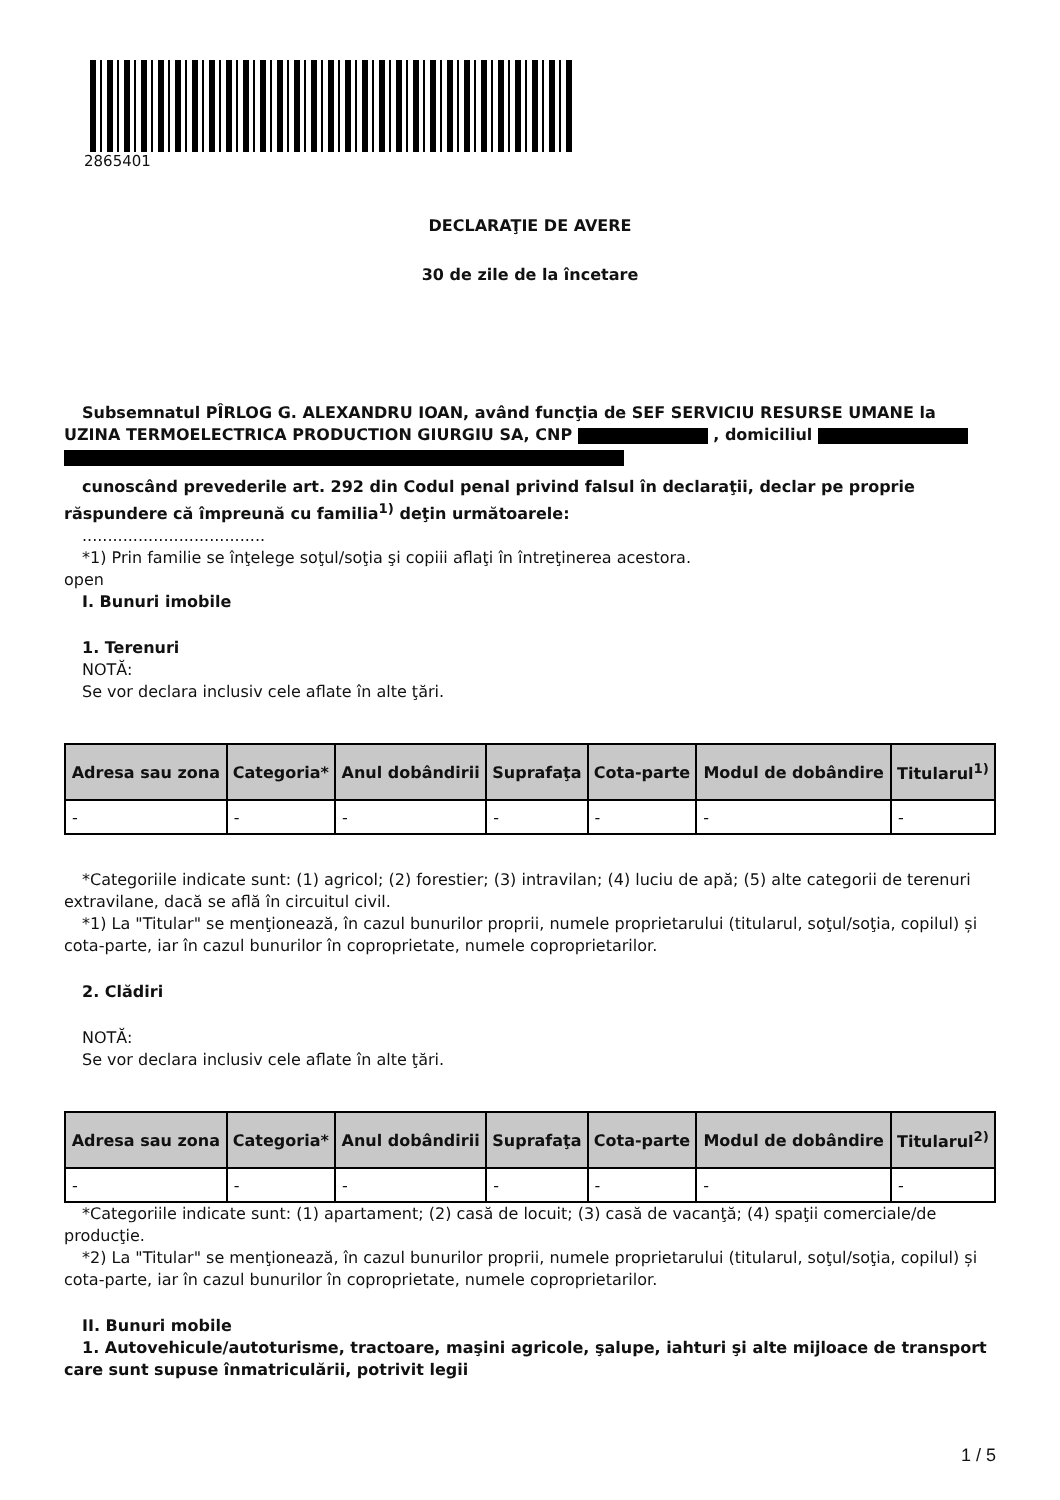2865401
DECLARAŢIE DE AVERE
30 de zile de la încetare
Subsemnatul PÎRLOG G. ALEXANDRU IOAN, având funcţia de SEF SERVICIU RESURSE UMANE la UZINA TERMOELECTRICA PRODUCTION GIURGIU SA, CNP , domiciliul
cunoscând prevederile art. 292 din Codul penal privind falsul în declaraţii, declar pe proprie răspundere că împreună cu familia<sup>1)</sup> deţin următoarele:
....................................
*1) Prin familie se înţelege soţul/soţia şi copiii aflaţi în întreţinerea acestora.
open
I. Bunuri imobile
1. Terenuri
NOTĂ:
Se vor declara inclusiv cele aflate în alte ţări.
| Adresa sau zona | Categoria* | Anul dobândirii | Suprafaţa | Cota-parte | Modul de dobândire | Titularul<sup>1)</sup> |
| --- | --- | --- | --- | --- | --- | --- |
| - | - | - | - | - | - | - |
*Categoriile indicate sunt: (1) agricol; (2) forestier; (3) intravilan; (4) luciu de apă; (5) alte categorii de terenuri extravilane, dacă se află în circuitul civil.
*1) La "Titular" se menţionează, în cazul bunurilor proprii, numele proprietarului (titularul, soţul/soţia, copilul) și cota-parte, iar în cazul bunurilor în coproprietate, numele coproprietarilor.
2. Clădiri
NOTĂ:
Se vor declara inclusiv cele aflate în alte ţări.
| Adresa sau zona | Categoria* | Anul dobândirii | Suprafaţa | Cota-parte | Modul de dobândire | Titularul<sup>2)</sup> |
| --- | --- | --- | --- | --- | --- | --- |
| - | - | - | - | - | - | - |
*Categoriile indicate sunt: (1) apartament; (2) casă de locuit; (3) casă de vacanţă; (4) spaţii comerciale/de producţie.
*2) La "Titular" se menţionează, în cazul bunurilor proprii, numele proprietarului (titularul, soţul/soţia, copilul) și cota-parte, iar în cazul bunurilor în coproprietate, numele coproprietarilor.
II. Bunuri mobile
1. Autovehicule/autoturisme, tractoare, maşini agricole, şalupe, iahturi şi alte mijloace de transport care sunt supuse înmatriculării, potrivit legii
1 / 5